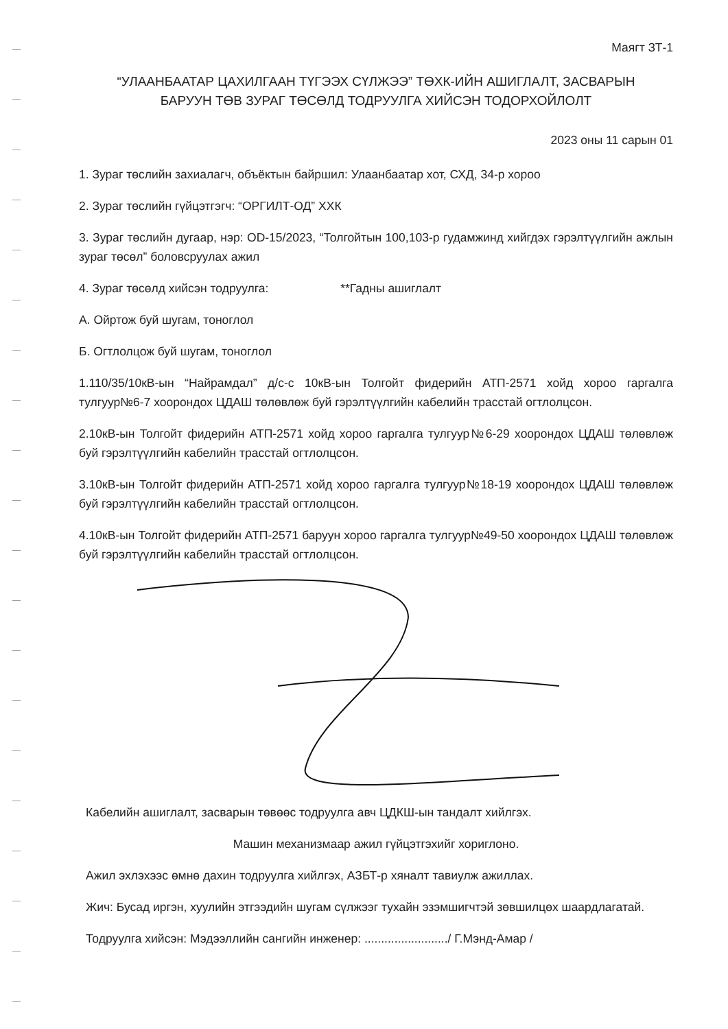Маягт ЗТ-1
“УЛААНБААТАР ЦАХИЛГААН ТҮГЭЭХ СҮЛЖЭЭ” ТӨХК-ИЙН АШИГЛАЛТ, ЗАСВАРЫН
БАРУУН ТӨВ ЗУРАГ ТӨСӨЛД ТОДРУУЛГА ХИЙСЭН ТОДОРХОЙЛОЛТ
2023 оны 11 сарын 01
1. Зураг төслийн захиалагч, объёктын байршил: Улаанбаатар хот, СХД, 34-р хороо
2. Зураг төслийн гүйцэтгэгч: “ОРГИЛТ-ОД” ХХК
3. Зураг төслийн дугаар, нэр: OD-15/2023, “Толгойтын 100,103-р гудамжинд хийгдэх гэрэлтүүлгийн ажлын зураг төсөл” боловсруулах ажил
4. Зураг төсөлд хийсэн тодруулга: **Гадны ашиглалт
А. Ойртож буй шугам, тоноглол
Б. Огтлолцож буй шугам, тоноглол
1.110/35/10кВ-ын “Найрамдал” д/с-с 10кВ-ын Толгойт фидерийн АТП-2571 хойд хороо гаргалга тулгуур№6-7 хоорондох ЦДАШ төлөвлөж буй гэрэлтүүлгийн кабелийн трасстай огтлолцсон.
2.10кВ-ын Толгойт фидерийн АТП-2571 хойд хороо гаргалга тулгуур№6-29 хоорондох ЦДАШ төлөвлөж буй гэрэлтүүлгийн кабелийн трасстай огтлолцсон.
3.10кВ-ын Толгойт фидерийн АТП-2571 хойд хороо гаргалга тулгуур№18-19 хоорондох ЦДАШ төлөвлөж буй гэрэлтүүлгийн кабелийн трасстай огтлолцсон.
4.10кВ-ын Толгойт фидерийн АТП-2571 баруун хороо гаргалга тулгуур№49-50 хоорондох ЦДАШ төлөвлөж буй гэрэлтүүлгийн кабелийн трасстай огтлолцсон.
Кабелийн ашиглалт, засварын төвөөс тодруулга авч ЦДКШ-ын тандалт хийлгэх.
Машин механизмаар ажил гүйцэтгэхийг хориглоно.
Ажил эхлэхээс өмнө дахин тодруулга хийлгэх, АЗБТ-р хяналт тавиулж ажиллах.
Жич: Бусад иргэн, хуулийн этгээдийн шугам сүлжээг тухайн эзэмшигчтэй зөвшилцөх шаардлагатай.
Тодруулга хийсэн: Мэдээллийн сангийн инженер: ........................./ Г.Мэнд-Амар /